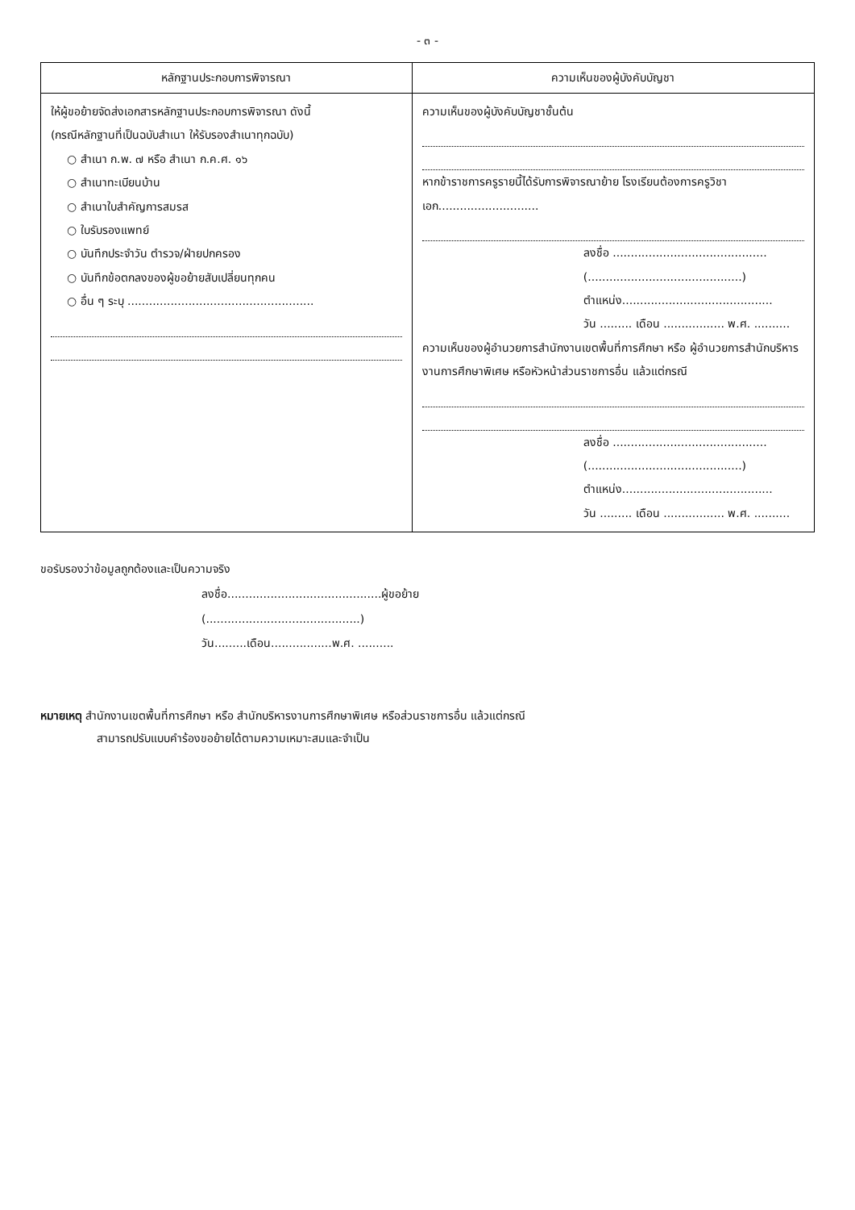- ๓ -
| หลักฐานประกอบการพิจารณา | ความเห็นของผู้บังคับบัญชา |
| --- | --- |
| ให้ผู้ขอย้ายจัดส่งเอกสารหลักฐานประกอบการพิจารณา ดังนี้ (กรณีหลักฐานที่เป็นฉบับสำเนา ให้รับรองสำเนาทุกฉบับ) ○ สำเนา ก.พ. ๗ หรือ สำเนา ก.ค.ศ. ๑๖ ○ สำเนาทะเบียนบ้าน ○ สำเนาใบสำคัญการสมรส ○ ใบรับรองแพทย์ ○ บันทึกประจำวัน ตำรวจ/ฝ่ายปกครอง ○ บันทึกข้อตกลงของผู้ขอย้ายสับเปลี่ยนทุกคน ○ อื่น ๆ ระบุ .................................................... | ความเห็นของผู้บังคับบัญชาชั้นต้น หากข้าราชการครูรายนี้ได้รับการพิจารณาย้าย โรงเรียนต้องการครูวิชาเอก............................ ลงชื่อ ........................................... (...........................................) ตำแหน่ง.......................................... วัน ......... เดือน ................. พ.ศ. .......... ความเห็นของผู้อำนวยการสำนักงานเขตพื้นที่การศึกษา หรือ ผู้อำนวยการสำนักบริหารงานการศึกษาพิเศษ หรือหัวหน้าส่วนราชการอื่น แล้วแต่กรณี ลงชื่อ ........................................... (...........................................) ตำแหน่ง.......................................... วัน ......... เดือน ................. พ.ศ. .......... |
ขอรับรองว่าข้อมูลถูกต้องและเป็นความจริง
ลงชื่อ...........................................ผู้ขอย้าย
(...........................................)
วัน.........เดือน.................พ.ศ. ..........
หมายเหตุ สำนักงานเขตพื้นที่การศึกษา หรือ สำนักบริหารงานการศึกษาพิเศษ หรือส่วนราชการอื่น แล้วแต่กรณี
สามารถปรับแบบคำร้องขอย้ายได้ตามความเหมาะสมและจำเป็น